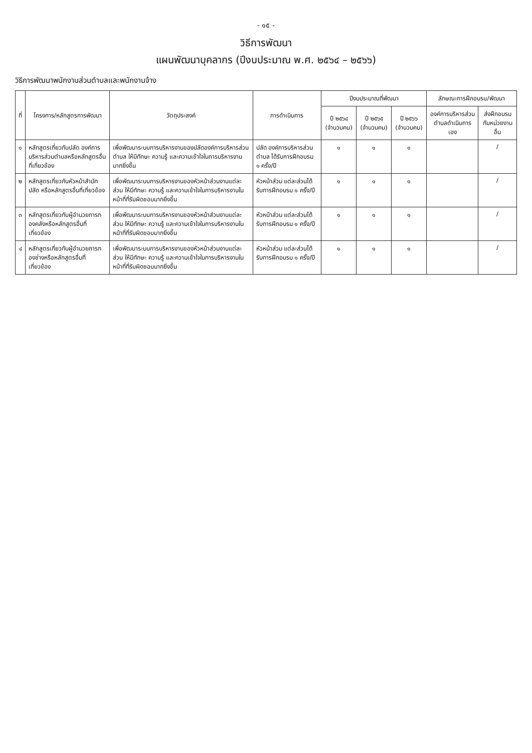- ๑๕ -
วิธีการพัฒนา
แผนพัฒนาบุคลากร (ปีงบประมาณ พ.ศ. ๒๕๖๔ – ๒๕๖๖)
วิธีการพัฒนาพนักงานส่วนตำบลและพนักงานจ้าง
| ที่ | โครงการ/หลักสูตรการพัฒนา | วัตถุประสงค์ | การดำเนินการ | ปีงบประมาณที่พัฒนา | | | ลักษณะการฝึกอบรม/พัฒนา | |
| --- | --- | --- | --- | --- | --- | --- | --- | --- |
| | | | | ปี ๒๕๖๔ (จำนวนคน) | ปี ๒๕๖๕ (จำนวนคน) | ปี ๒๕๖๖ (จำนวนคน) | องค์การบริหารส่วนตำบลดำเนินการเอง | ส่งฝึกอบรมกับหน่วยงานอื่น |
| ๑ | หลักสูตรเกี่ยวกับปลัด องค์การบริหารส่วนตำบลหรือหลักสูตรอื่นที่เกี่ยวข้อง | เพื่อพัฒนาระบบการบริหารงานของปลัดองค์การบริหารส่วนตำบล ให้มีทักษะ ความรู้ และความเข้าใจในการบริหารงานมากยิ่งขึ้น | ปลัด องค์การบริหารส่วนตำบล ได้รับการฝึกอบรม ๑ ครั้ง/ปี | ๑ | ๑ | ๑ | | / |
| ๒ | หลักสูตรเกี่ยวกับหัวหน้าสำนักปลัด หรือหลักสูตรอื่นที่เกี่ยวข้อง | เพื่อพัฒนาระบบการบริหารงานของหัวหน้าส่วนงานแต่ละส่วน ให้มีทักษะ ความรู้ และความเข้าใจในการบริหารงานในหน้าที่ที่รับผิดชอบมากยิ่งขึ้น | หัวหน้าส่วน แต่ละส่วนได้รับการฝึกอบรม ๑ ครั้ง/ปี | ๑ | ๑ | ๑ | | / |
| ๓ | หลักสูตรเกี่ยวกับผู้อำนวยการกองคลังหรือหลักสูตรอื่นที่เกี่ยวข้อง | เพื่อพัฒนาระบบการบริหารงานของหัวหน้าส่วนงานแต่ละส่วน ให้มีทักษะ ความรู้ และความเข้าใจในการบริหารงานในหน้าที่ที่รับผิดชอบมากยิ่งขึ้น | หัวหน้าส่วน แต่ละส่วนได้รับการฝึกอบรม ๑ ครั้ง/ปี | ๑ | ๑ | ๑ | | / |
| ๔ | หลักสูตรเกี่ยวกับผู้อำนวยการกองช่างหรือหลักสูตรอื่นที่เกี่ยวข้อง | เพื่อพัฒนาระบบการบริหารงานของหัวหน้าส่วนงานแต่ละส่วน ให้มีทักษะ ความรู้ และความเข้าใจในการบริหารงานในหน้าที่ที่รับผิดชอบมากยิ่งขึ้น | หัวหน้าส่วน แต่ละส่วนได้รับการฝึกอบรม ๑ ครั้ง/ปี | ๑ | ๑ | ๑ | | / |